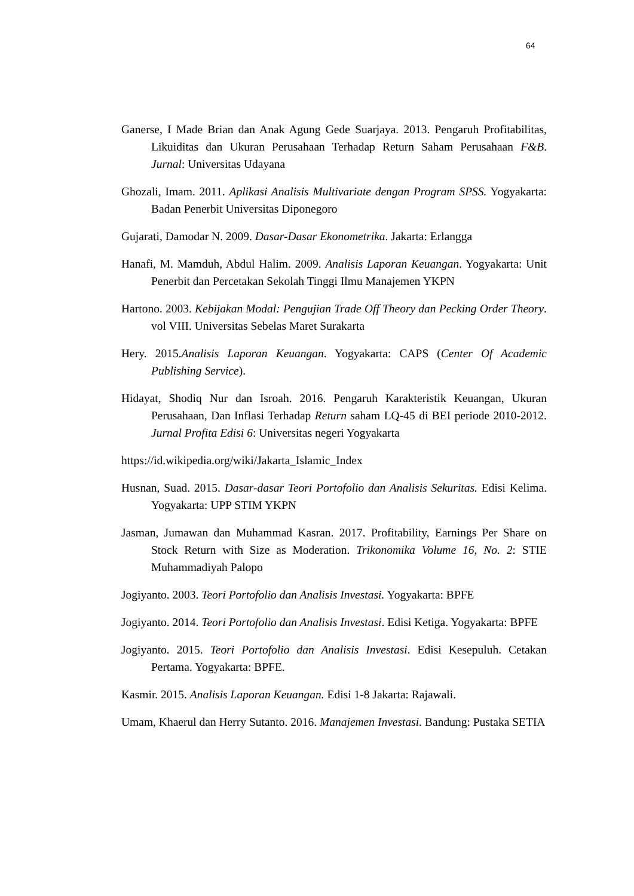64
Ganerse, I Made Brian dan Anak Agung Gede Suarjaya. 2013. Pengaruh Profitabilitas, Likuiditas dan Ukuran Perusahaan Terhadap Return Saham Perusahaan F&B. Jurnal: Universitas Udayana
Ghozali, Imam. 2011. Aplikasi Analisis Multivariate dengan Program SPSS. Yogyakarta: Badan Penerbit Universitas Diponegoro
Gujarati, Damodar N. 2009. Dasar-Dasar Ekonometrika. Jakarta: Erlangga
Hanafi, M. Mamduh, Abdul Halim. 2009. Analisis Laporan Keuangan. Yogyakarta: Unit Penerbit dan Percetakan Sekolah Tinggi Ilmu Manajemen YKPN
Hartono. 2003. Kebijakan Modal: Pengujian Trade Off Theory dan Pecking Order Theory. vol VIII. Universitas Sebelas Maret Surakarta
Hery. 2015.Analisis Laporan Keuangan. Yogyakarta: CAPS (Center Of Academic Publishing Service).
Hidayat, Shodiq Nur dan Isroah. 2016. Pengaruh Karakteristik Keuangan, Ukuran Perusahaan, Dan Inflasi Terhadap Return saham LQ-45 di BEI periode 2010-2012. Jurnal Profita Edisi 6: Universitas negeri Yogyakarta
https://id.wikipedia.org/wiki/Jakarta_Islamic_Index
Husnan, Suad. 2015. Dasar-dasar Teori Portofolio dan Analisis Sekuritas. Edisi Kelima. Yogyakarta: UPP STIM YKPN
Jasman, Jumawan dan Muhammad Kasran. 2017. Profitability, Earnings Per Share on Stock Return with Size as Moderation. Trikonomika Volume 16, No. 2: STIE Muhammadiyah Palopo
Jogiyanto. 2003. Teori Portofolio dan Analisis Investasi. Yogyakarta: BPFE
Jogiyanto. 2014. Teori Portofolio dan Analisis Investasi. Edisi Ketiga. Yogyakarta: BPFE
Jogiyanto. 2015. Teori Portofolio dan Analisis Investasi. Edisi Kesepuluh. Cetakan Pertama. Yogyakarta: BPFE.
Kasmir. 2015. Analisis Laporan Keuangan. Edisi 1-8 Jakarta: Rajawali.
Umam, Khaerul dan Herry Sutanto. 2016. Manajemen Investasi. Bandung: Pustaka SETIA